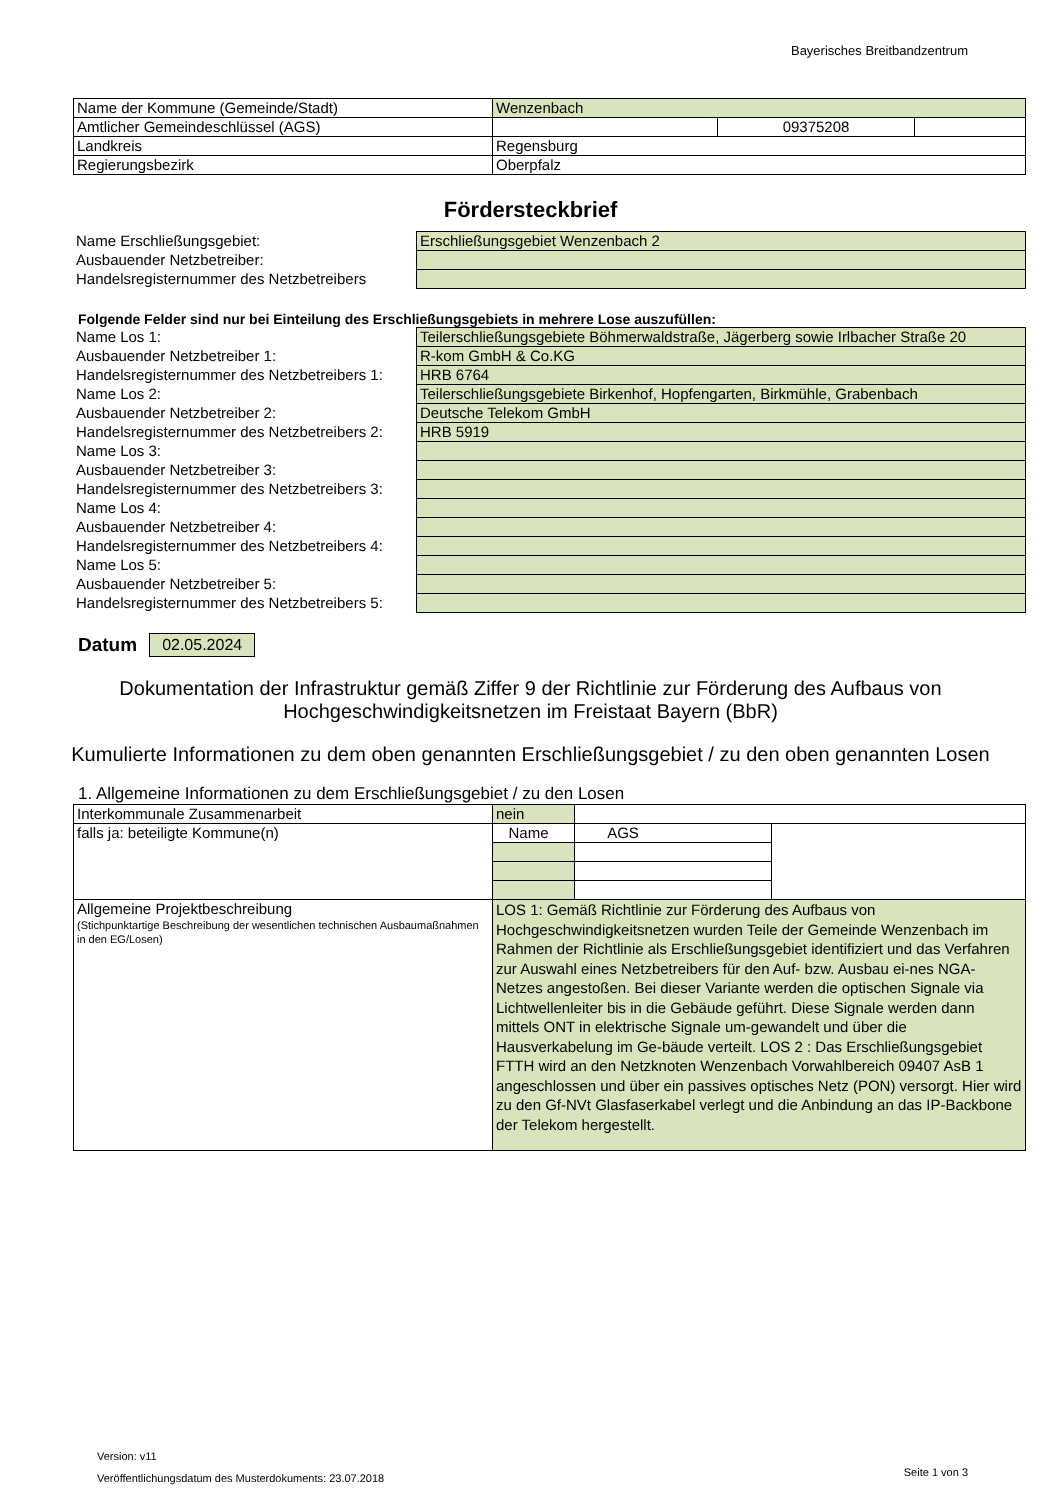Bayerisches Breitbandzentrum
| Name der Kommune (Gemeinde/Stadt) | Wenzenbach | | |
| Amtlicher Gemeindeschlüssel (AGS) | | 09375208 | |
| Landkreis | Regensburg | | |
| Regierungsbezirk | Oberpfalz | | |
Fördersteckbrief
| Name Erschließungsgebiet: | Erschließungsgebiet Wenzenbach 2 |
| Ausbauender Netzbetreiber: | |
| Handelsregisternummer des Netzbetreibers | |
Folgende Felder sind nur bei Einteilung des Erschließungsgebiets in mehrere Lose auszufüllen:
| Name Los 1: | Teilerschließungsgebiete Böhmerwaldstraße, Jägerberg sowie Irlbacher Straße 20 |
| Ausbauender Netzbetreiber 1: | R-kom GmbH & Co.KG |
| Handelsregisternummer des Netzbetreibers 1: | HRB 6764 |
| Name Los 2: | Teilerschließungsgebiete Birkenhof, Hopfengarten, Birkmühle, Grabenbach |
| Ausbauender Netzbetreiber 2: | Deutsche Telekom GmbH |
| Handelsregisternummer des Netzbetreibers 2: | HRB 5919 |
| Name Los 3: | |
| Ausbauender Netzbetreiber 3: | |
| Handelsregisternummer des Netzbetreibers 3: | |
| Name Los 4: | |
| Ausbauender Netzbetreiber 4: | |
| Handelsregisternummer des Netzbetreibers 4: | |
| Name Los 5: | |
| Ausbauender Netzbetreiber 5: | |
| Handelsregisternummer des Netzbetreibers 5: | |
Datum 02.05.2024
Dokumentation der Infrastruktur gemäß Ziffer 9 der Richtlinie zur Förderung des Aufbaus von Hochgeschwindigkeitsnetzen im Freistaat Bayern (BbR)
Kumulierte Informationen zu dem oben genannten Erschließungsgebiet / zu den oben genannten Losen
1. Allgemeine Informationen zu dem Erschließungsgebiet / zu den Losen
| Interkommunale Zusammenarbeit | nein | | | |
| falls ja: beteiligte Kommune(n) | Name | | AGS | |
| Allgemeine Projektbeschreibung (Stichpunktartige Beschreibung der wesentlichen technischen Ausbaumaßnahmen in den EG/Losen) | LOS 1: Gemäß Richtlinie zur Förderung des Aufbaus von Hochgeschwindigkeitsnetzen wurden Teile der Gemeinde Wenzenbach im Rahmen der Richtlinie als Erschließungsgebiet identifiziert und das Verfahren zur Auswahl eines Netzbetreibers für den Auf- bzw. Ausbau ei-nes NGA-Netzes angestoßen. Bei dieser Variante werden die optischen Signale via Lichtwellenleiter bis in die Gebäude geführt. Diese Signale werden dann mittels ONT in elektrische Signale um-gewandelt und über die Hausverkabelung im Ge-bäude verteilt. LOS 2 : Das Erschließungsgebiet FTTH wird an den Netzknoten Wenzenbach Vorwahlbereich 09407 AsB 1 angeschlossen und über ein passives optisches Netz (PON) versorgt. Hier wird zu den Gf-NVt Glasfaserkabel verlegt und die Anbindung an das IP-Backbone der Telekom hergestellt. | | | |
Version: v11
Veröffentlichungsdatum des Musterdokuments: 23.07.2018
Seite 1 von 3